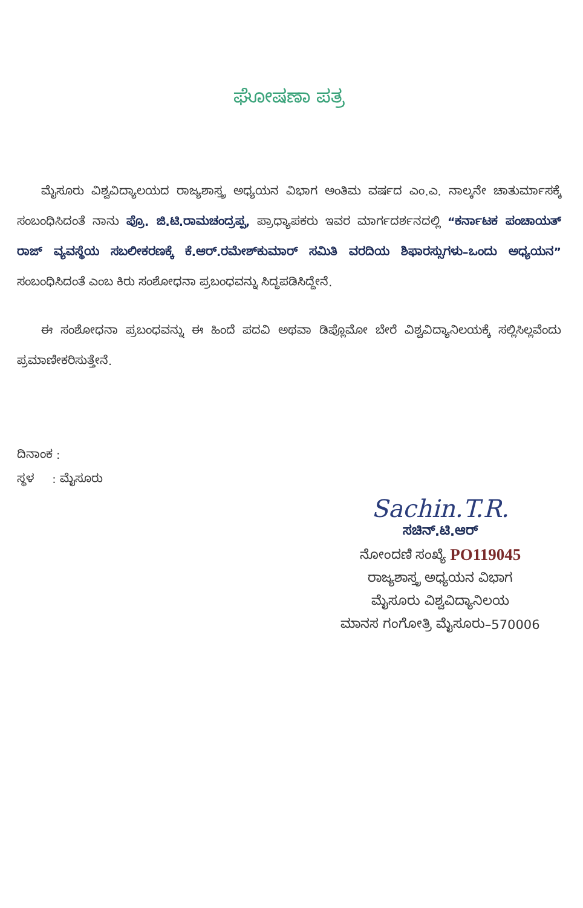ಘೋಷಣಾ ಪತ್ರ
ಮೈಸೂರು ವಿಶ್ವವಿದ್ಯಾಲಯದ ರಾಜ್ಯಶಾಸ್ತ್ರ ಅಧ್ಯಯನ ವಿಭಾಗ ಅಂತಿಮ ವರ್ಷದ ಎಂ.ಎ. ನಾಲ್ಕನೇ ಚಾತುರ್ಮಾಸಕ್ಕೆ ಸಂಬಂಧಿಸಿದಂತೆ ನಾನು ಪ್ರೊ. ಜಿ.ಟಿ.ರಾಮಚಂದ್ರಪ್ಪ, ಪ್ರಾಧ್ಯಾಪಕರು ಇವರ ಮಾರ್ಗದರ್ಶನದಲ್ಲಿ “ಕರ್ನಾಟಕ ಪಂಚಾಯತ್ ರಾಜ್ ವ್ಯವಸ್ಥೆಯ ಸಬಲೀಕರಣಕ್ಕೆ ಕೆ.ಆರ್.ರಮೇಶ್‌ಕುಮಾರ್ ಸಮಿತಿ ವರದಿಯ ಶಿಫಾರಸ್ಸುಗಳು–ಒಂದು ಅಧ್ಯಯನ” ಸಂಬಂಧಿಸಿದಂತೆ ಎಂಬ ಕಿರು ಸಂಶೋಧನಾ ಪ್ರಬಂಧವನ್ನು ಸಿದ್ಧಪಡಿಸಿದ್ದೇನೆ.
ಈ ಸಂಶೋಧನಾ ಪ್ರಬಂಧವನ್ನು ಈ ಹಿಂದೆ ಪದವಿ ಅಥವಾ ಡಿಪ್ಲೊಮೋ ಬೇರೆ ವಿಶ್ವವಿದ್ಯಾನಿಲಯಕ್ಕೆ ಸಲ್ಲಿಸಿಲ್ಲವೆಂದು ಪ್ರಮಾಣೀಕರಿಸುತ್ತೇನೆ.
ದಿನಾಂಕ :
ಸ್ಥಳ : ಮೈಸೂರು
Sachin.T.R.
ಸಚಿನ್.ಟಿ.ಆರ್
ನೋಂದಣಿ ಸಂಖ್ಯೆ PO119045
ರಾಜ್ಯಶಾಸ್ತ್ರ ಅಧ್ಯಯನ ವಿಭಾಗ
ಮೈಸೂರು ವಿಶ್ವವಿದ್ಯಾನಿಲಯ
ಮಾನಸ ಗಂಗೋತ್ರಿ ಮೈಸೂರು–570006